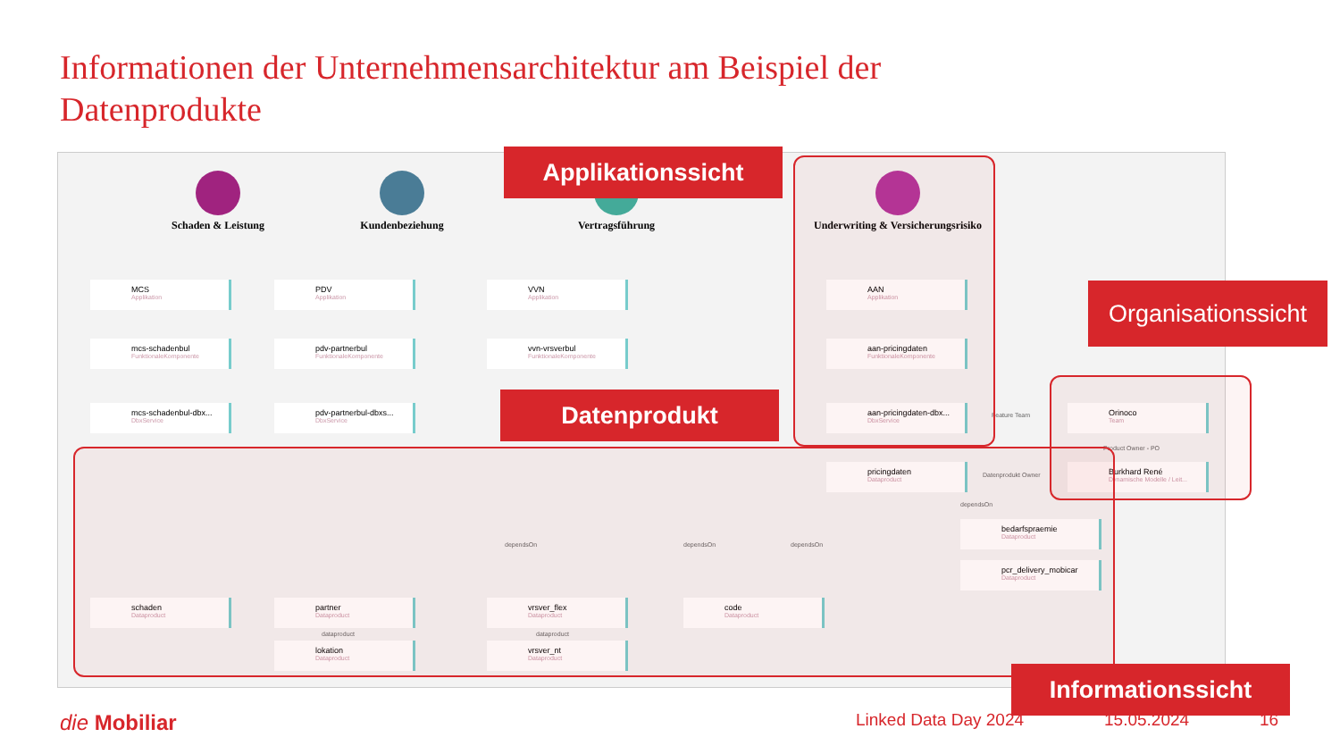Informationen der Unternehmensarchitektur am Beispiel der Datenprodukte
Schaden & Leistung Kundenbeziehung Vertragsführung
Underwriting & Versicherungsrisiko
MCS
Applikation
PDV
Applikation
VVN
Applikation
AAN
Applikation
mcs-schadenbul
FunktionaleKomponente
pdv-partnerbul
FunktionaleKomponente
vvn-vrsverbul
FunktionaleKomponente
aan-pricingdaten
FunktionaleKomponente
mcs-schadenbul-dbx...
DbxService
pdv-partnerbul-dbxs...
DbxService
aan-pricingdaten-dbx...
DbxService
Feature Team
Orinoco
Team
Product Owner - PO
pricingdaten
Dataproduct
Datenprodukt Owner
Burkhard René
Dynamische Modelle / Leit...
dependsOn
bedarfspraemie
Dataproduct
pcr_delivery_mobicar
Dataproduct
dependsOn dependsOn dependsOn
schaden
Dataproduct
partner
Dataproduct
vrsver_flex
Dataproduct
code
Dataproduct
dataproduct dataproduct
lokation
Dataproduct
vrsver_nt
Dataproduct
Applikationssicht
Organisationssicht
Datenprodukt
Informationssicht
die Mobiliar Linked Data Day 2024 15.05.2024 16